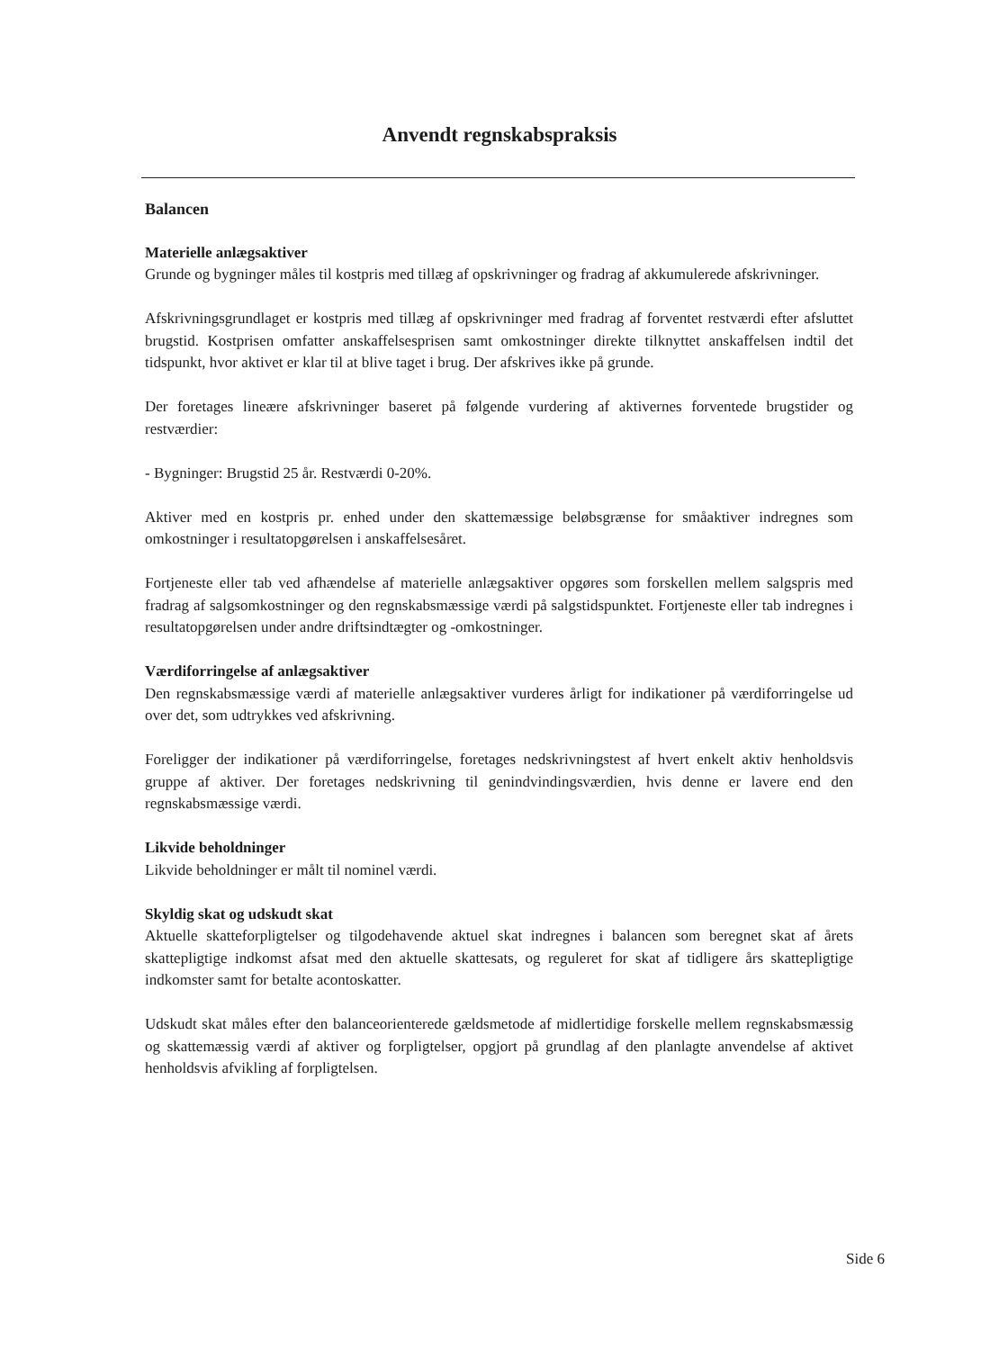Anvendt regnskabspraksis
Balancen
Materielle anlægsaktiver
Grunde og bygninger måles til kostpris med tillæg af opskrivninger og fradrag af akkumulerede afskrivninger.
Afskrivningsgrundlaget er kostpris med tillæg af opskrivninger med fradrag af forventet restværdi efter afsluttet brugstid. Kostprisen omfatter anskaffelsesprisen samt omkostninger direkte tilknyttet anskaffelsen indtil det tidspunkt, hvor aktivet er klar til at blive taget i brug. Der afskrives ikke på grunde.
Der foretages lineære afskrivninger baseret på følgende vurdering af aktivernes forventede brugstider og restværdier:
- Bygninger: Brugstid 25 år. Restværdi 0-20%.
Aktiver med en kostpris pr. enhed under den skattemæssige beløbsgrænse for småaktiver indregnes som omkostninger i resultatopgørelsen i anskaffelsesåret.
Fortjeneste eller tab ved afhændelse af materielle anlægsaktiver opgøres som forskellen mellem salgspris med fradrag af salgsomkostninger og den regnskabsmæssige værdi på salgstidspunktet. Fortjeneste eller tab indregnes i resultatopgørelsen under andre driftsindtægter og -omkostninger.
Værdiforringelse af anlægsaktiver
Den regnskabsmæssige værdi af materielle anlægsaktiver vurderes årligt for indikationer på værdiforringelse ud over det, som udtrykkes ved afskrivning.
Foreligger der indikationer på værdiforringelse, foretages nedskrivningstest af hvert enkelt aktiv henholdsvis gruppe af aktiver. Der foretages nedskrivning til genindvindingsværdien, hvis denne er lavere end den regnskabsmæssige værdi.
Likvide beholdninger
Likvide beholdninger er målt til nominel værdi.
Skyldig skat og udskudt skat
Aktuelle skatteforpligtelser og tilgodehavende aktuel skat indregnes i balancen som beregnet skat af årets skattepligtige indkomst afsat med den aktuelle skattesats, og reguleret for skat af tidligere års skattepligtige indkomster samt for betalte acontoskatter.
Udskudt skat måles efter den balanceorienterede gældsmetode af midlertidige forskelle mellem regnskabsmæssig og skattemæssig værdi af aktiver og forpligtelser, opgjort på grundlag af den planlagte anvendelse af aktivet henholdsvis afvikling af forpligtelsen.
Side 6